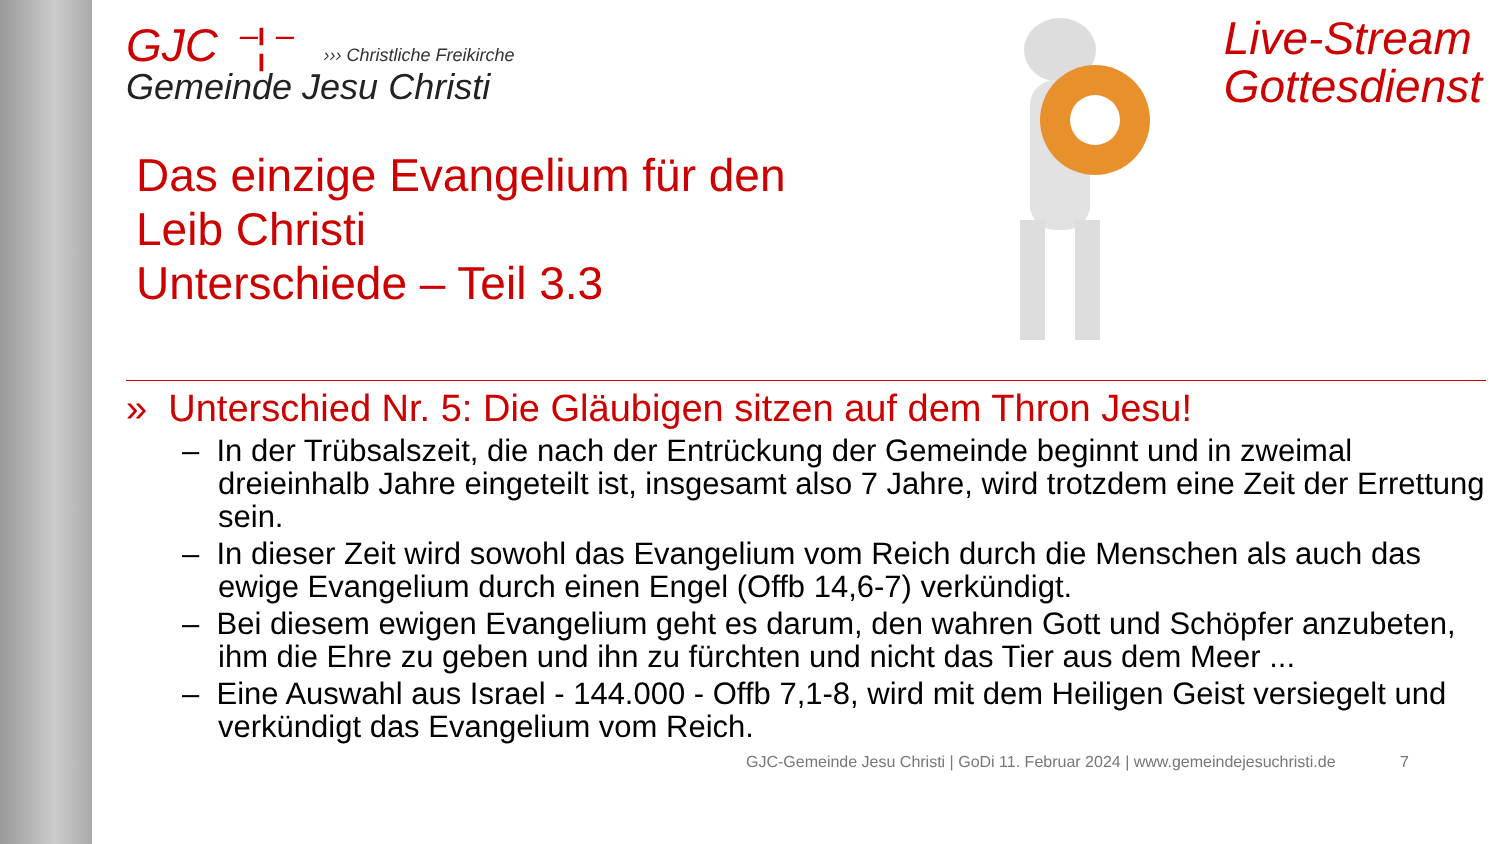Live-Stream
Gottesdienst
GJC ⁻¦⁻ ››› Christliche Freikirche
Gemeinde Jesu Christi
Das einzige Evangelium für den
Leib Christi
Unterschiede – Teil 3.3
» Unterschied Nr. 5: Die Gläubigen sitzen auf dem Thron Jesu!
– In der Trübsalszeit, die nach der Entrückung der Gemeinde beginnt und in zweimal dreieinhalb Jahre eingeteilt ist, insgesamt also 7 Jahre, wird trotzdem eine Zeit der Errettung sein.
– In dieser Zeit wird sowohl das Evangelium vom Reich durch die Menschen als auch das ewige Evangelium durch einen Engel (Offb 14,6-7) verkündigt.
– Bei diesem ewigen Evangelium geht es darum, den wahren Gott und Schöpfer anzubeten, ihm die Ehre zu geben und ihn zu fürchten und nicht das Tier aus dem Meer ...
– Eine Auswahl aus Israel - 144.000 - Offb 7,1-8, wird mit dem Heiligen Geist versiegelt und verkündigt das Evangelium vom Reich.
GJC-Gemeinde Jesu Christi | GoDi 11. Februar 2024 | www.gemeindejesuchristi.de 7